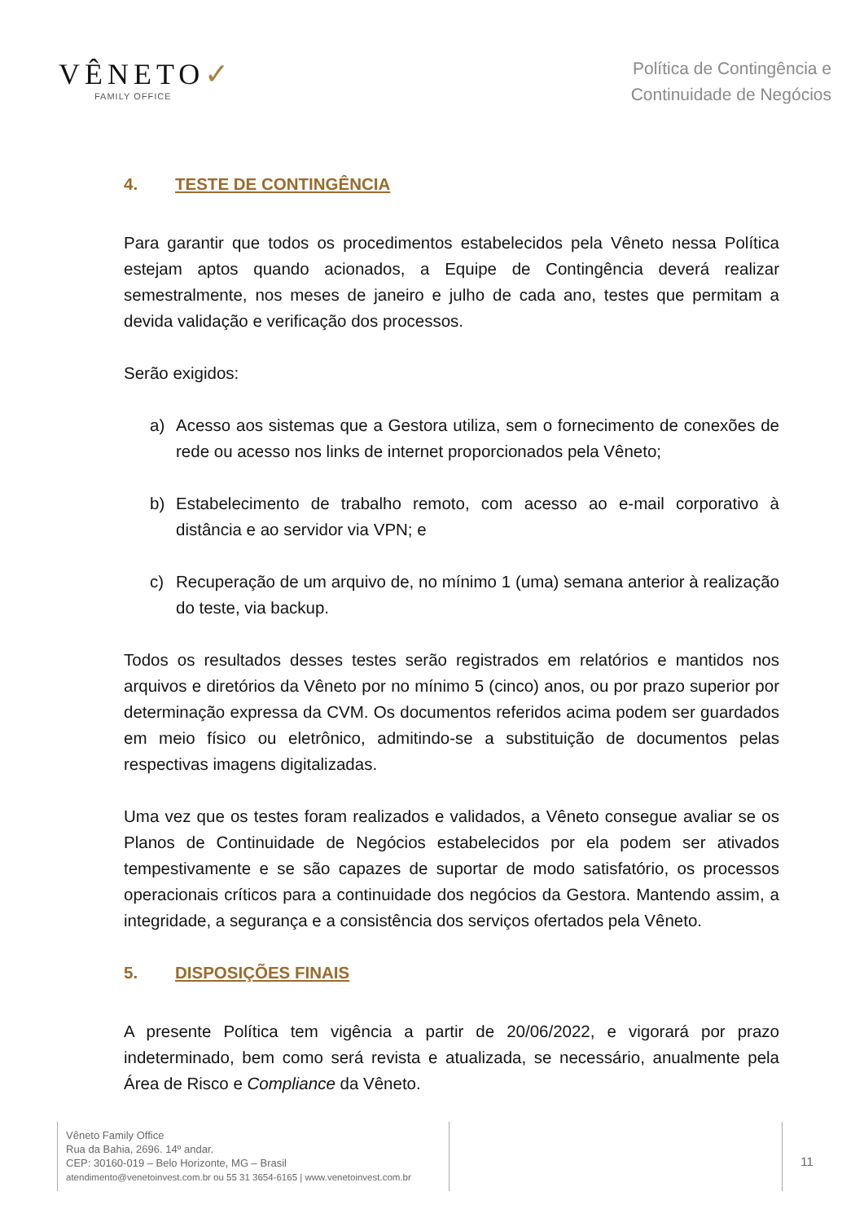VÊNETO✓
FAMILY OFFICE
Política de Contingência e
Continuidade de Negócios
4. TESTE DE CONTINGÊNCIA
Para garantir que todos os procedimentos estabelecidos pela Vêneto nessa Política estejam aptos quando acionados, a Equipe de Contingência deverá realizar semestralmente, nos meses de janeiro e julho de cada ano, testes que permitam a devida validação e verificação dos processos.
Serão exigidos:
a) Acesso aos sistemas que a Gestora utiliza, sem o fornecimento de conexões de rede ou acesso nos links de internet proporcionados pela Vêneto;
b) Estabelecimento de trabalho remoto, com acesso ao e-mail corporativo à distância e ao servidor via VPN; e
c) Recuperação de um arquivo de, no mínimo 1 (uma) semana anterior à realização do teste, via backup.
Todos os resultados desses testes serão registrados em relatórios e mantidos nos arquivos e diretórios da Vêneto por no mínimo 5 (cinco) anos, ou por prazo superior por determinação expressa da CVM. Os documentos referidos acima podem ser guardados em meio físico ou eletrônico, admitindo-se a substituição de documentos pelas respectivas imagens digitalizadas.
Uma vez que os testes foram realizados e validados, a Vêneto consegue avaliar se os Planos de Continuidade de Negócios estabelecidos por ela podem ser ativados tempestivamente e se são capazes de suportar de modo satisfatório, os processos operacionais críticos para a continuidade dos negócios da Gestora. Mantendo assim, a integridade, a segurança e a consistência dos serviços ofertados pela Vêneto.
5. DISPOSIÇÕES FINAIS
A presente Política tem vigência a partir de 20/06/2022, e vigorará por prazo indeterminado, bem como será revista e atualizada, se necessário, anualmente pela Área de Risco e Compliance da Vêneto.
Vêneto Family Office
Rua da Bahia, 2696. 14º andar.
CEP: 30160-019 – Belo Horizonte, MG – Brasil
atendimento@venetoinvest.com.br ou 55 31 3654-6165 | www.venetoinvest.com.br
11